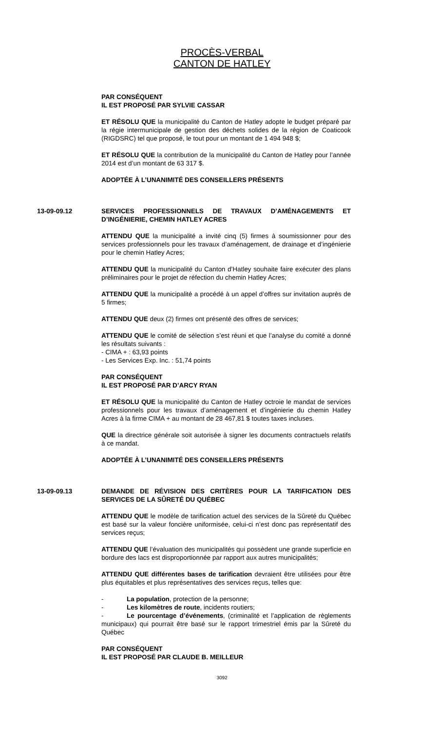PROCÈS-VERBAL
CANTON DE HATLEY
PAR CONSÉQUENT
IL EST PROPOSÉ PAR SYLVIE CASSAR
ET RÉSOLU QUE la municipalité du Canton de Hatley adopte le budget préparé par la régie intermunicipale de gestion des déchets solides de la région de Coaticook (RIGDSRC) tel que proposé, le tout pour un montant de 1 494 948 $;
ET RÉSOLU QUE la contribution de la municipalité du Canton de Hatley pour l’année 2014 est d’un montant de 63 317 $.
ADOPTÉE À L’UNANIMITÉ DES CONSEILLERS PRÉSENTS
13-09-09.12 SERVICES PROFESSIONNELS DE TRAVAUX D’AMÉNAGEMENTS ET D’INGÉNIERIE, CHEMIN HATLEY ACRES
ATTENDU QUE la municipalité a invité cinq (5) firmes à soumissionner pour des services professionnels pour les travaux d’aménagement, de drainage et d’ingénierie pour le chemin Hatley Acres;
ATTENDU QUE la municipalité du Canton d’Hatley souhaite faire exécuter des plans préliminaires pour le projet de réfection du chemin Hatley Acres;
ATTENDU QUE la municipalité a procédé à un appel d’offres sur invitation auprès de 5 firmes;
ATTENDU QUE deux (2) firmes ont présenté des offres de services;
ATTENDU QUE le comité de sélection s’est réuni et que l’analyse du comité a donné les résultats suivants :
- CIMA + : 63,93 points
- Les Services Exp. Inc. : 51,74 points
PAR CONSÉQUENT
IL EST PROPOSÉ PAR D’ARCY RYAN
ET RÉSOLU QUE la municipalité du Canton de Hatley octroie le mandat de services professionnels pour les travaux d’aménagement et d’ingénierie du chemin Hatley Acres à la firme CIMA + au montant de 28 467,81 $ toutes taxes incluses.
QUE la directrice générale soit autorisée à signer les documents contractuels relatifs à ce mandat.
ADOPTÉE À L’UNANIMITÉ DES CONSEILLERS PRÉSENTS
13-09-09.13 DEMANDE DE RÉVISION DES CRITÈRES POUR LA TARIFICATION DES SERVICES DE LA SÛRETÉ DU QUÉBEC
ATTENDU QUE le modèle de tarification actuel des services de la Sûreté du Québec est basé sur la valeur foncière uniformisée, celui-ci n’est donc pas représentatif des services reçus;
ATTENDU QUE l’évaluation des municipalités qui possèdent une grande superficie en bordure des lacs est disproportionnée par rapport aux autres municipalités;
ATTENDU QUE différentes bases de tarification devraient être utilisées pour être plus équitables et plus représentatives des services reçus, telles que:
- La population, protection de la personne;
- Les kilomètres de route, incidents routiers;
- Le pourcentage d’événements, (criminalité et l’application de règlements municipaux) qui pourrait être basé sur le rapport trimestriel émis par la Sûreté du Québec
PAR CONSÉQUENT
IL EST PROPOSÉ PAR CLAUDE B. MEILLEUR
3092